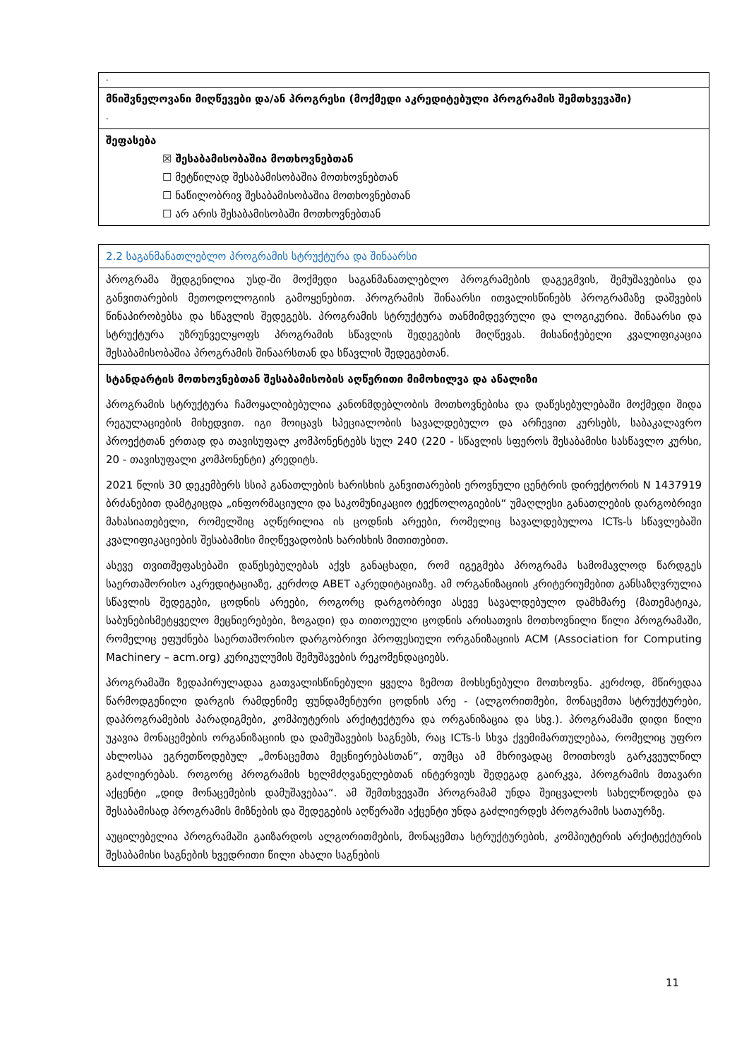| - |
| მნიშვნელოვანი მიღწევები და/ან პროგრესი (მოქმედი აკრედიტებული პროგრამის შემთხვევაში) - |
| შეფასება ☒ შესაბამისობაშია მოთხოვნებთან ☐ მეტწილად შესაბამისობაშია მოთხოვნებთან ☐ ნაწილობრივ შესაბამისობაშია მოთხოვნებთან ☐ არ არის შესაბამისობაში მოთხოვნებთან |
| 2.2 საგანმანათლებლო პროგრამის სტრუქტურა და შინაარსი |
| პროგრამა შედგენილია უსდ-ში მოქმედი საგანმანათლებლო პროგრამების დაგეგმვის, შემუშავებისა და განვითარების მეთოდოლოგიის გამოყენებით. პროგრამის შინაარსი ითვალისწინებს პროგრამაზე დაშვების წინაპირობებსა და სწავლის შედეგებს. პროგრამის სტრუქტურა თანმიმდევრული და ლოგიკურია. შინაარსი და სტრუქტურა უზრუნველყოფს პროგრამის სწავლის შედეგების მიღწევას. მისანიჭებელი კვალიფიკაცია შესაბამისობაშია პროგრამის შინაარსთან და სწავლის შედეგებთან. |
| სტანდარტის მოთხოვნებთან შესაბამისობის აღწერითი მიმოხილვა და ანალიზი პროგრამის სტრუქტურა ჩამოყალიბებულია კანონმდებლობის მოთხოვნებისა და დაწესებულებაში მოქმედი შიდა რეგულაციების მიხედვით. იგი მოიცავს სპეციალობის სავალდებულო და არჩევით კურსებს, საბაკალავრო პროექტთან ერთად და თავისუფალ კომპონენტებს სულ 240 (220 - სწავლის სფეროს შესაბამისი სასწავლო კურსი, 20 - თავისუფალი კომპონენტი) კრედიტს. 2021 წლის 30 დეკემბერს სსიპ განათლების ხარისხის განვითარების ეროვნული ცენტრის დირექტორის N 1437919 ბრძანებით დამტკიცდა „ინფორმაციული და საკომუნიკაციო ტექნოლოგიების“ უმაღლესი განათლების დარგობრივი მახასიათებელი, რომელშიც აღწერილია ის ცოდნის არეები, რომელიც სავალდებულოა ICTs-ს სწავლებაში კვალიფიკაციების შესაბამისი მიღწევადობის ხარისხის მითითებით. ასევე თვითშეფასებაში დაწესებულებას აქვს განაცხადი, რომ იგეგმება პროგრამა სამომავლოდ წარდგეს საერთაშორისო აკრედიტაციაზე, კერძოდ ABET აკრედიტაციაზე. ამ ორგანიზაციის კრიტერიუმებით განსაზღვრულია სწავლის შედეგები, ცოდნის არეები, როგორც დარგობრივი ასევე სავალდებულო დამხმარე (მათემატიკა, საბუნებისმეტყველო მეცნიერებები, ზოგადი) და თითოეული ცოდნის არისათვის მოთხოვნილი წილი პროგრამაში, რომელიც ეფუძნება საერთაშორისო დარგობრივი პროფესიული ორგანიზაციის ACM (Association for Computing Machinery – acm.org) კურიკულუმის შემუშავების რეკომენდაციებს. პროგრამაში ზედაპირულადაა გათვალისწინებული ყველა ზემოთ მოხსენებული მოთხოვნა. კერძოდ, მწირედაა წარმოდგენილი დარგის რამდენიმე ფუნდამენტური ცოდნის არე - (ალგორითმები, მონაცემთა სტრუქტურები, დაპროგრამების პარადიგმები, კომპიუტერის არქიტექტურა და ორგანიზაცია და სხვ.). პროგრამაში დიდი წილი უკავია მონაცემების ორგანიზაციის და დამუშავების საგნებს, რაც ICTs-ს სხვა ქვემიმართულებაა, რომელიც უფრო ახლოსაა ეგრეთწოდებულ „მონაცემთა მეცნიერებასთან“, თუმცა ამ მხრივადაც მოითხოვს გარკვეულწილ გაძლიერებას. როგორც პროგრამის ხელმძღვანელებთან ინტერვიუს შედეგად გაირკვა, პროგრამის მთავარი აქცენტი „დიდ მონაცემების დამუშავებაა“. ამ შემთხვევაში პროგრამამ უნდა შეიცვალოს სახელწოდება და შესაბამისად პროგრამის მიზნების და შედეგების აღწერაში აქცენტი უნდა გაძლიერდეს პროგრამის სათაურზე. აუცილებელია პროგრამაში გაიზარდოს ალგორითმების, მონაცემთა სტრუქტურების, კომპიუტერის არქიტექტურის შესაბამისი საგნების ხვედრითი წილი ახალი საგნების |
11